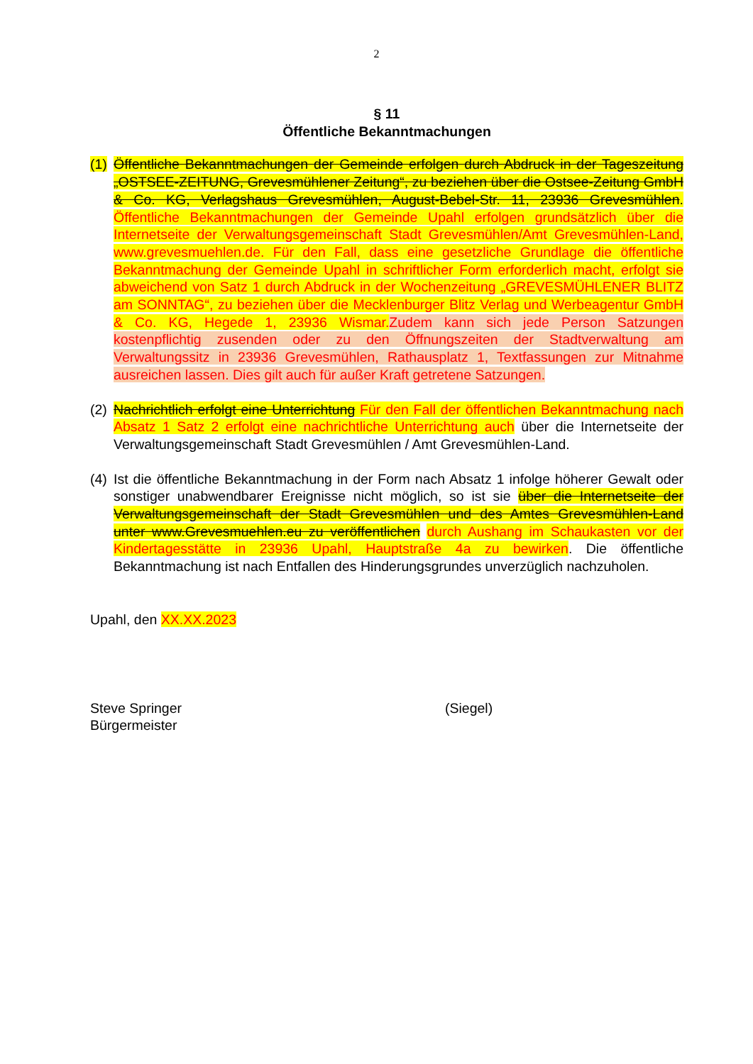2
§ 11
Öffentliche Bekanntmachungen
(1)
Öffentliche Bekanntmachungen der Gemeinde erfolgen durch Abdruck in der Tageszeitung „OSTSEE-ZEITUNG, Grevesmühlener Zeitung“, zu beziehen über die Ostsee-Zeitung GmbH & Co. KG, Verlagshaus Grevesmühlen, August-Bebel-Str. 11, 23936 Grevesmühlen. Öffentliche Bekanntmachungen der Gemeinde Upahl erfolgen grundsätzlich über die Internetseite der Verwaltungsgemeinschaft Stadt Grevesmühlen/Amt Grevesmühlen-Land, www.grevesmuehlen.de. Für den Fall, dass eine gesetzliche Grundlage die öffentliche Bekanntmachung der Gemeinde Upahl in schriftlicher Form erforderlich macht, erfolgt sie abweichend von Satz 1 durch Abdruck in der Wochenzeitung „GREVESMÜHLENER BLITZ am SONNTAG“, zu beziehen über die Mecklenburger Blitz Verlag und Werbeagentur GmbH & Co. KG, Hegede 1, 23936 Wismar. Zudem kann sich jede Person Satzungen kostenpflichtig zusenden oder zu den Öffnungszeiten der Stadtverwaltung am Verwaltungssitz in 23936 Grevesmühlen, Rathausplatz 1, Textfassungen zur Mitnahme ausreichen lassen. Dies gilt auch für außer Kraft getretene Satzungen.
(2)
Nachrichtlich erfolgt eine Unterrichtung Für den Fall der öffentlichen Bekanntmachung nach Absatz 1 Satz 2 erfolgt eine nachrichtliche Unterrichtung auch über die Internetseite der Verwaltungsgemeinschaft Stadt Grevesmühlen / Amt Grevesmühlen-Land.
(4)
Ist die öffentliche Bekanntmachung in der Form nach Absatz 1 infolge höherer Gewalt oder sonstiger unabwendbarer Ereignisse nicht möglich, so ist sie über die Internetseite der Verwaltungsgemeinschaft der Stadt Grevesmühlen und des Amtes Grevesmühlen-Land unter www.Grevesmuehlen.eu zu veröffentlichen durch Aushang im Schaukasten vor der Kindertagesstätte in 23936 Upahl, Hauptstraße 4a zu bewirken. Die öffentliche Bekanntmachung ist nach Entfallen des Hinderungsgrundes unverzüglich nachzuholen.
Upahl, den XX.XX.2023
Steve Springer
Bürgermeister
(Siegel)